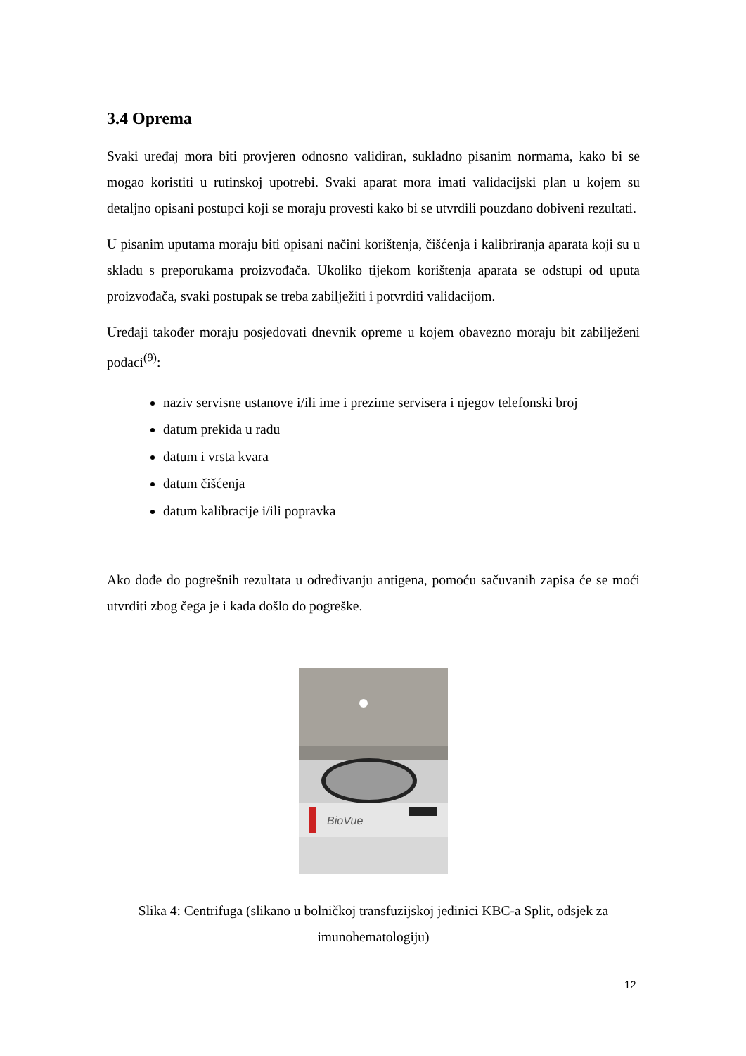3.4 Oprema
Svaki uređaj mora biti provjeren odnosno validiran, sukladno pisanim normama, kako bi se mogao koristiti u rutinskoj upotrebi. Svaki aparat mora imati validacijski plan u kojem su detaljno opisani postupci koji se moraju provesti kako bi se utvrdili pouzdano dobiveni rezultati.
U pisanim uputama moraju biti opisani načini korištenja, čišćenja i kalibriranja aparata koji su u skladu s preporukama proizvođača. Ukoliko tijekom korištenja aparata se odstupi od uputa proizvođača, svaki postupak se treba zabilježiti i potvrditi validacijom.
Uređaji također moraju posjedovati dnevnik opreme u kojem obavezno moraju bit zabilježeni podaci<sup>(9)</sup>:
naziv servisne ustanove i/ili ime i prezime servisera i njegov telefonski broj
datum prekida u radu
datum i vrsta kvara
datum čišćenja
datum kalibracije i/ili popravka
Ako dođe do pogrešnih rezultata u određivanju antigena, pomoću sačuvanih zapisa će se moći utvrditi zbog čega je i kada došlo do pogreške.
BioVue
Slika 4: Centrifuga (slikano u bolničkoj transfuzijskoj jedinici KBC-a Split, odsjek za imunohematologiju)
12